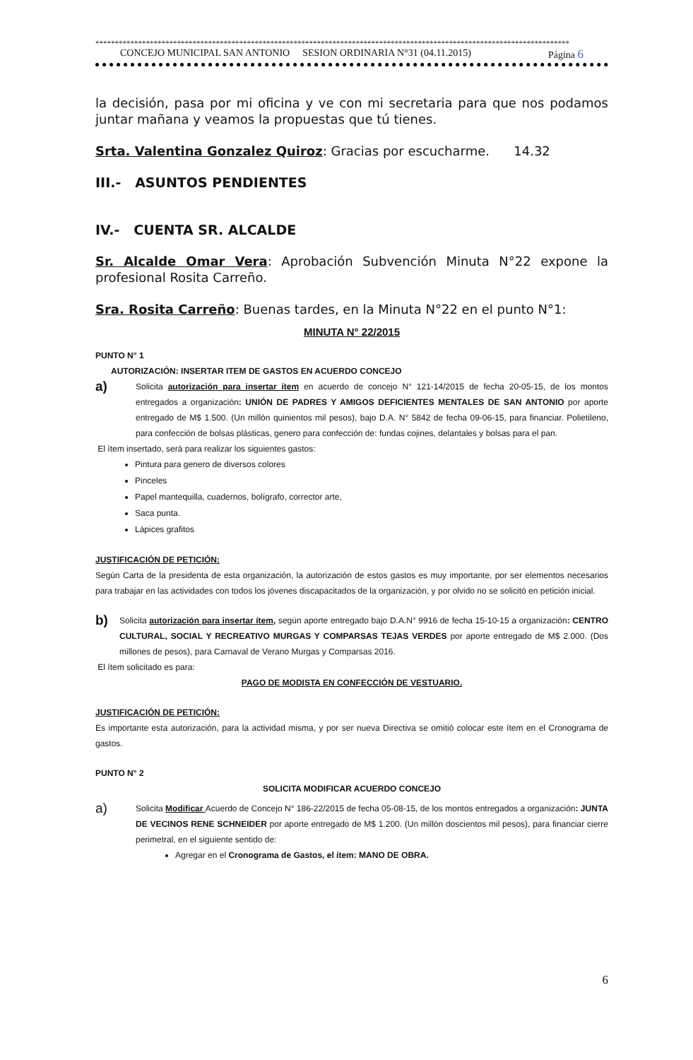**************************************************************************************************************************
CONCEJO MUNICIPAL SAN ANTONIO SESION ORDINARIA N°31 (04.11.2015) Página 6
la decisión, pasa por mi oficina y ve con mi secretaria para que nos podamos juntar mañana y veamos la propuestas que tú tienes.
Srta. Valentina Gonzalez Quiroz: Gracias por escucharme. 14.32
III.- ASUNTOS PENDIENTES
IV.- CUENTA SR. ALCALDE
Sr. Alcalde Omar Vera: Aprobación Subvención Minuta N°22 expone la profesional Rosita Carreño.
Sra. Rosita Carreño: Buenas tardes, en la Minuta N°22 en el punto N°1:
MINUTA N° 22/2015
PUNTO N° 1
AUTORIZACIÓN: INSERTAR ITEM DE GASTOS EN ACUERDO CONCEJO
a)
Solicita autorización para insertar ítem en acuerdo de concejo N° 121-14/2015 de fecha 20-05-15, de los montos entregados a organización: UNIÓN DE PADRES Y AMIGOS DEFICIENTES MENTALES DE SAN ANTONIO por aporte entregado de M$ 1.500. (Un millón quinientos mil pesos), bajo D.A. N° 5842 de fecha 09-06-15, para financiar. Polietileno, para confección de bolsas plásticas, genero para confección de: fundas cojines, delantales y bolsas para el pan.
El ítem insertado, será para realizar los siguientes gastos:
Pintura para genero de diversos colores
Pinceles
Papel mantequilla, cuadernos, bolígrafo, corrector arte,
Saca punta.
Lápices grafitos
JUSTIFICACIÓN DE PETICIÓN:
Según Carta de la presidenta de esta organización, la autorización de estos gastos es muy importante, por ser elementos necesarios para trabajar en las actividades con todos los jóvenes discapacitados de la organización, y por olvido no se solicitó en petición inicial.
b)
Solicita autorización para insertar ítem, según aporte entregado bajo D.A.N° 9916 de fecha 15-10-15 a organización: CENTRO CULTURAL, SOCIAL Y RECREATIVO MURGAS Y COMPARSAS TEJAS VERDES por aporte entregado de M$ 2.000. (Dos millones de pesos), para Carnaval de Verano Murgas y Comparsas 2016.
El ítem solicitado es para:
PAGO DE MODISTA EN CONFECCIÓN DE VESTUARIO.
JUSTIFICACIÓN DE PETICIÓN:
Es importante esta autorización, para la actividad misma, y por ser nueva Directiva se omitió colocar este ítem en el Cronograma de gastos.
PUNTO N° 2
SOLICITA MODIFICAR ACUERDO CONCEJO
a)
Solicita Modificar Acuerdo de Concejo N° 186-22/2015 de fecha 05-08-15, de los montos entregados a organización: JUNTA DE VECINOS RENE SCHNEIDER por aporte entregado de M$ 1.200. (Un millón doscientos mil pesos), para financiar cierre perimetral, en el siguiente sentido de:
Agregar en el Cronograma de Gastos, el ítem: MANO DE OBRA.
6